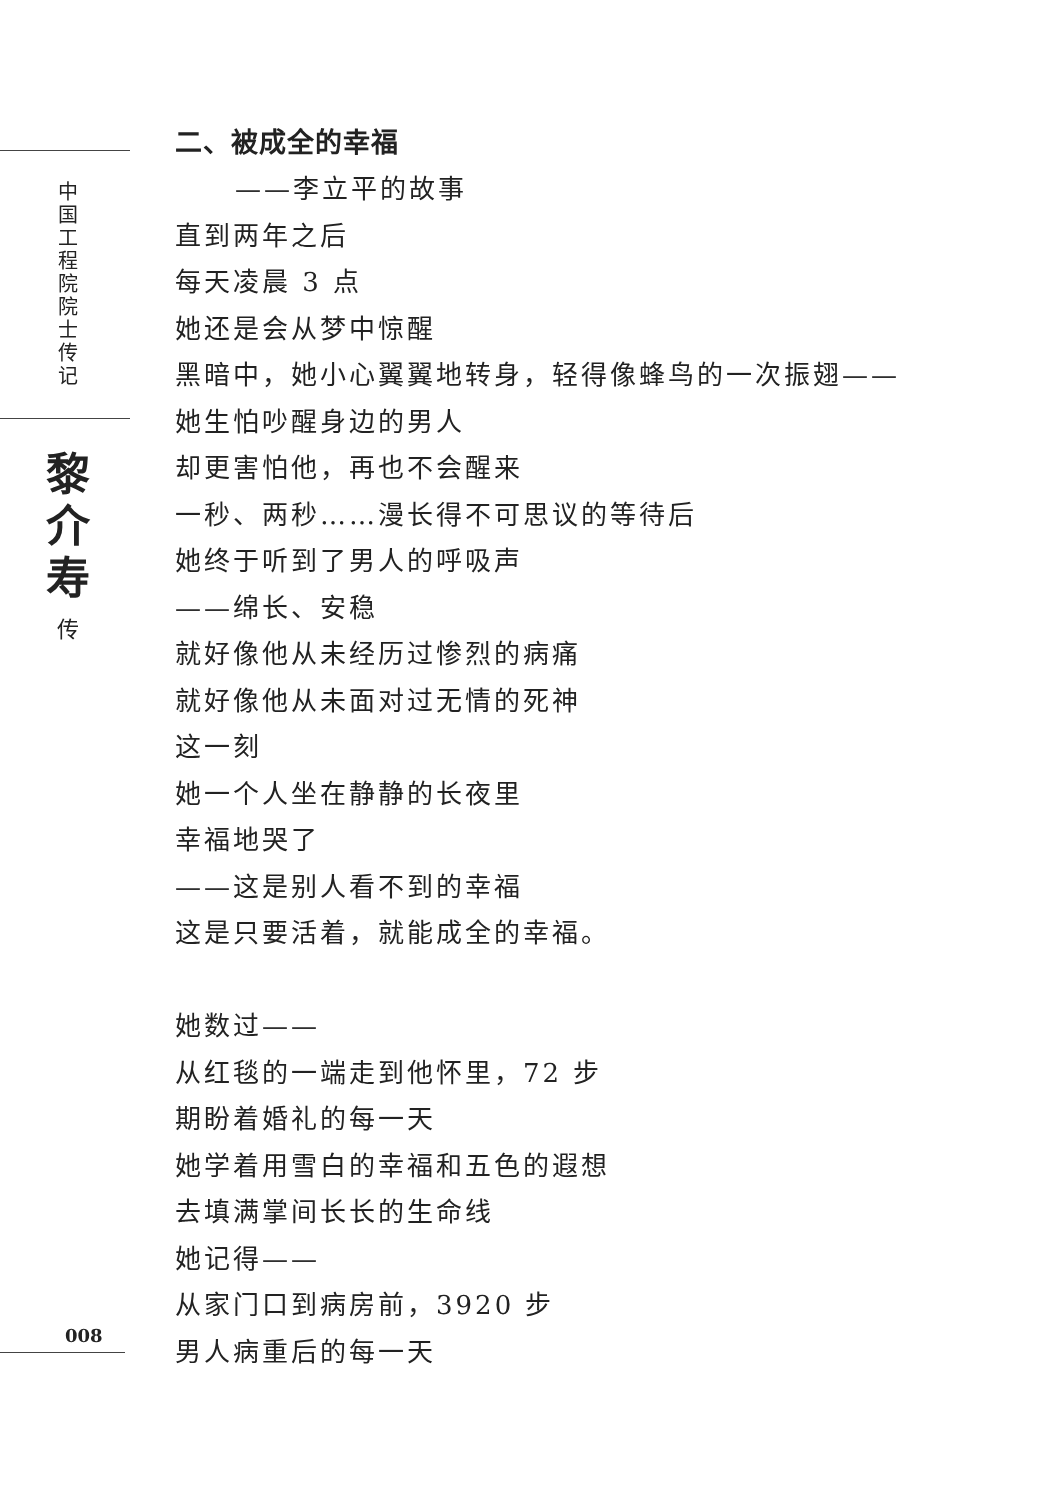中国工程院院士传记
黎介寿
传
二、被成全的幸福
——李立平的故事
直到两年之后
每天凌晨 3 点
她还是会从梦中惊醒
黑暗中，她小心翼翼地转身，轻得像蜂鸟的一次振翅——
她生怕吵醒身边的男人
却更害怕他，再也不会醒来
一秒、两秒……漫长得不可思议的等待后
她终于听到了男人的呼吸声
——绵长、安稳
就好像他从未经历过惨烈的病痛
就好像他从未面对过无情的死神
这一刻
她一个人坐在静静的长夜里
幸福地哭了
——这是别人看不到的幸福
这是只要活着，就能成全的幸福。
她数过——
从红毯的一端走到他怀里，72 步
期盼着婚礼的每一天
她学着用雪白的幸福和五色的遐想
去填满掌间长长的生命线
她记得——
从家门口到病房前，3920 步
男人病重后的每一天
008